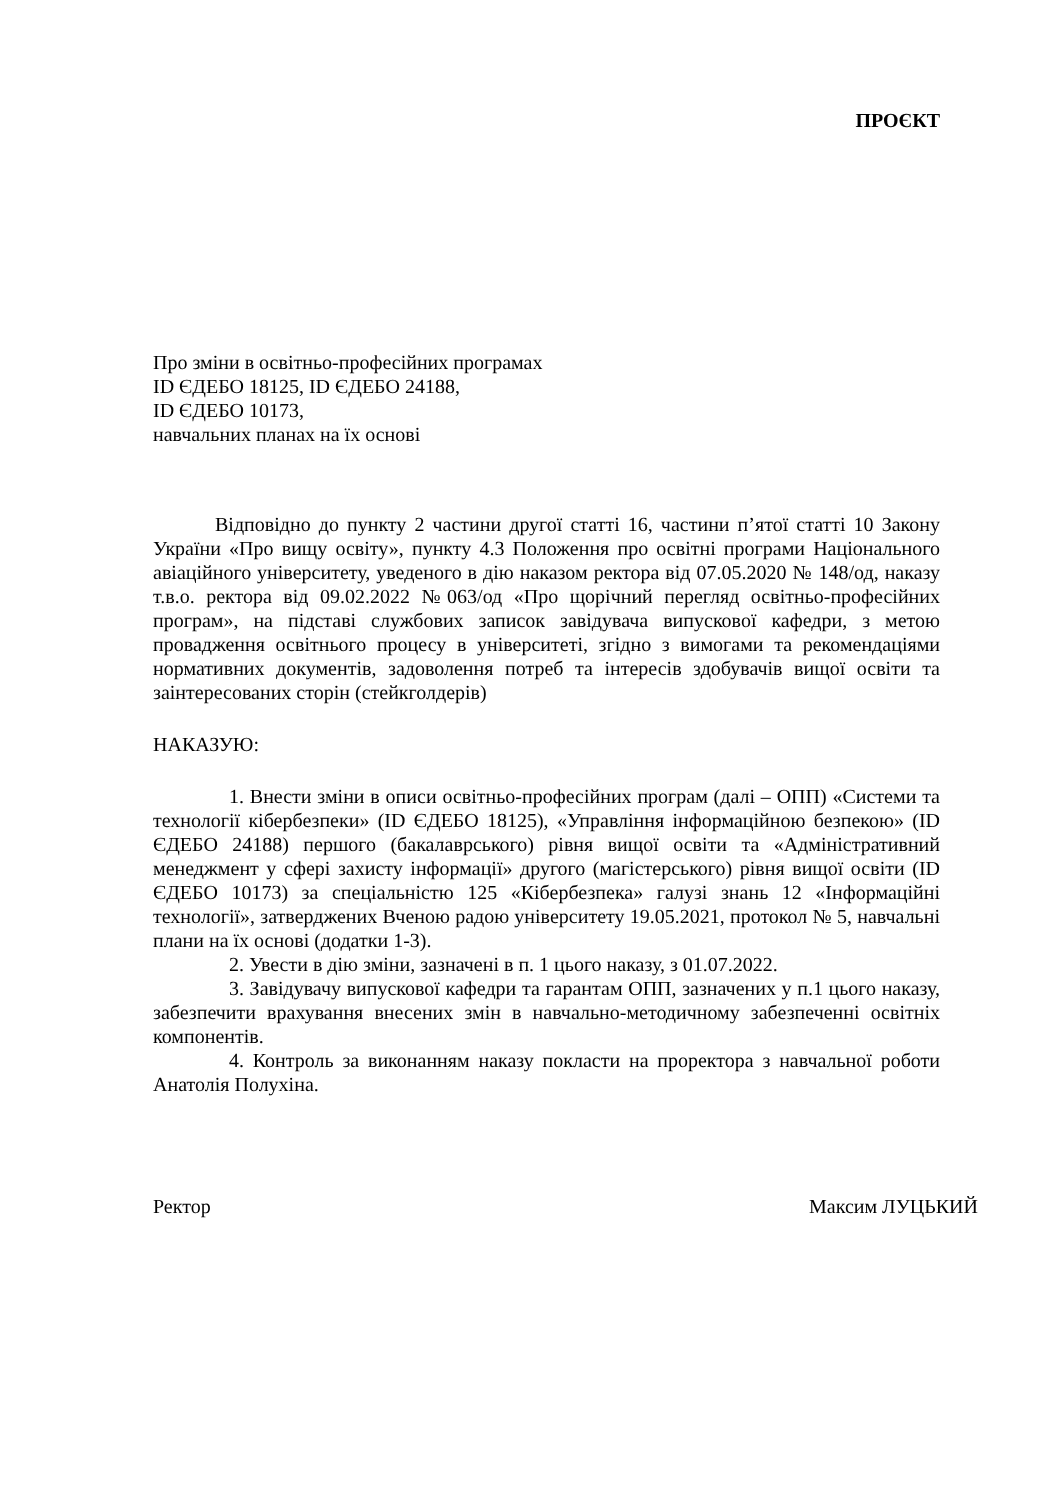ПРОЄКТ
Про зміни в освітньо-професійних програмах
ID ЄДЕБО 18125, ID ЄДЕБО 24188,
ID ЄДЕБО 10173,
навчальних планах на їх основі
Відповідно до пункту 2 частини другої статті 16, частини п’ятої статті 10 Закону України «Про вищу освіту», пункту 4.3 Положення про освітні програми Національного авіаційного університету, уведеного в дію наказом ректора від 07.05.2020 № 148/од, наказу т.в.о. ректора від 09.02.2022 №063/од «Про щорічний перегляд освітньо-професійних програм», на підставі службових записок завідувача випускової кафедри, з метою провадження освітнього процесу в університеті, згідно з вимогами та рекомендаціями нормативних документів, задоволення потреб та інтересів здобувачів вищої освіти та заінтересованих сторін (стейкголдерів)
НАКАЗУЮ:
1. Внести зміни в описи освітньо-професійних програм (далі – ОПП) «Системи та технології кібербезпеки» (ID ЄДЕБО 18125), «Управління інформаційною безпекою» (ID ЄДЕБО 24188) першого (бакалаврського) рівня вищої освіти та «Адміністративний менеджмент у сфері захисту інформації» другого (магістерського) рівня вищої освіти (ID ЄДЕБО 10173) за спеціальністю 125 «Кібербезпека» галузі знань 12 «Інформаційні технології», затверджених Вченою радою університету 19.05.2021, протокол № 5, навчальні плани на їх основі (додатки 1-3).
2. Увести в дію зміни, зазначені в п. 1 цього наказу, з 01.07.2022.
3. Завідувачу випускової кафедри та гарантам ОПП, зазначених у п.1 цього наказу, забезпечити врахування внесених змін в навчально-методичному забезпеченні освітніх компонентів.
4. Контроль за виконанням наказу покласти на проректора з навчальної роботи Анатолія Полухіна.
Ректор Максим ЛУЦЬКИЙ